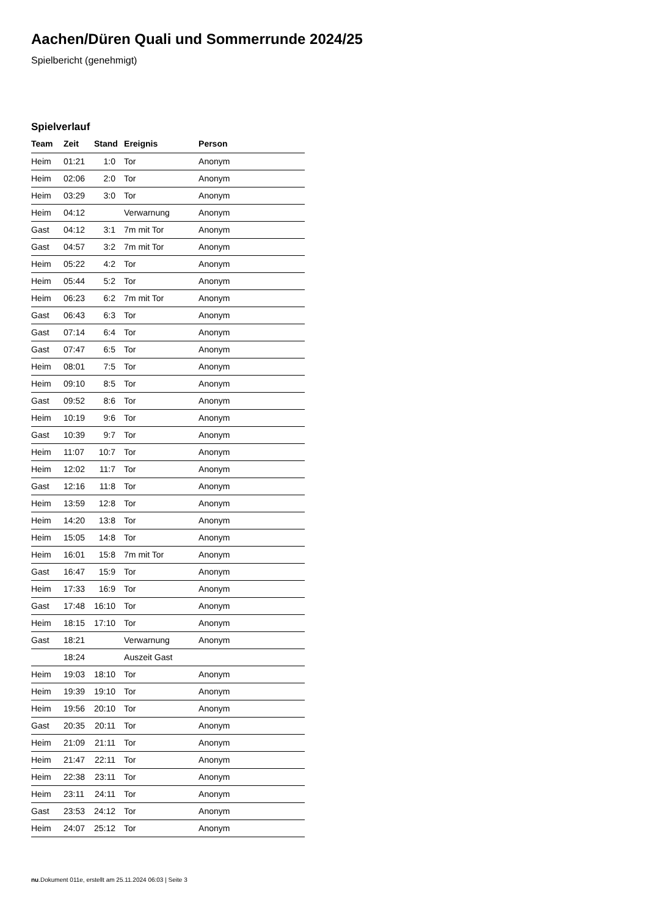Aachen/Düren Quali und Sommerrunde 2024/25
Spielbericht (genehmigt)
Spielverlauf
| Team | Zeit | Stand | Ereignis | Person |
| --- | --- | --- | --- | --- |
| Heim | 01:21 | 1:0 | Tor | Anonym |
| Heim | 02:06 | 2:0 | Tor | Anonym |
| Heim | 03:29 | 3:0 | Tor | Anonym |
| Heim | 04:12 | | Verwarnung | Anonym |
| Gast | 04:12 | 3:1 | 7m mit Tor | Anonym |
| Gast | 04:57 | 3:2 | 7m mit Tor | Anonym |
| Heim | 05:22 | 4:2 | Tor | Anonym |
| Heim | 05:44 | 5:2 | Tor | Anonym |
| Heim | 06:23 | 6:2 | 7m mit Tor | Anonym |
| Gast | 06:43 | 6:3 | Tor | Anonym |
| Gast | 07:14 | 6:4 | Tor | Anonym |
| Gast | 07:47 | 6:5 | Tor | Anonym |
| Heim | 08:01 | 7:5 | Tor | Anonym |
| Heim | 09:10 | 8:5 | Tor | Anonym |
| Gast | 09:52 | 8:6 | Tor | Anonym |
| Heim | 10:19 | 9:6 | Tor | Anonym |
| Gast | 10:39 | 9:7 | Tor | Anonym |
| Heim | 11:07 | 10:7 | Tor | Anonym |
| Heim | 12:02 | 11:7 | Tor | Anonym |
| Gast | 12:16 | 11:8 | Tor | Anonym |
| Heim | 13:59 | 12:8 | Tor | Anonym |
| Heim | 14:20 | 13:8 | Tor | Anonym |
| Heim | 15:05 | 14:8 | Tor | Anonym |
| Heim | 16:01 | 15:8 | 7m mit Tor | Anonym |
| Gast | 16:47 | 15:9 | Tor | Anonym |
| Heim | 17:33 | 16:9 | Tor | Anonym |
| Gast | 17:48 | 16:10 | Tor | Anonym |
| Heim | 18:15 | 17:10 | Tor | Anonym |
| Gast | 18:21 | | Verwarnung | Anonym |
| | 18:24 | | Auszeit Gast | |
| Heim | 19:03 | 18:10 | Tor | Anonym |
| Heim | 19:39 | 19:10 | Tor | Anonym |
| Heim | 19:56 | 20:10 | Tor | Anonym |
| Gast | 20:35 | 20:11 | Tor | Anonym |
| Heim | 21:09 | 21:11 | Tor | Anonym |
| Heim | 21:47 | 22:11 | Tor | Anonym |
| Heim | 22:38 | 23:11 | Tor | Anonym |
| Heim | 23:11 | 24:11 | Tor | Anonym |
| Gast | 23:53 | 24:12 | Tor | Anonym |
| Heim | 24:07 | 25:12 | Tor | Anonym |
nu.Dokument 011e, erstellt am 25.11.2024 06:03 | Seite 3